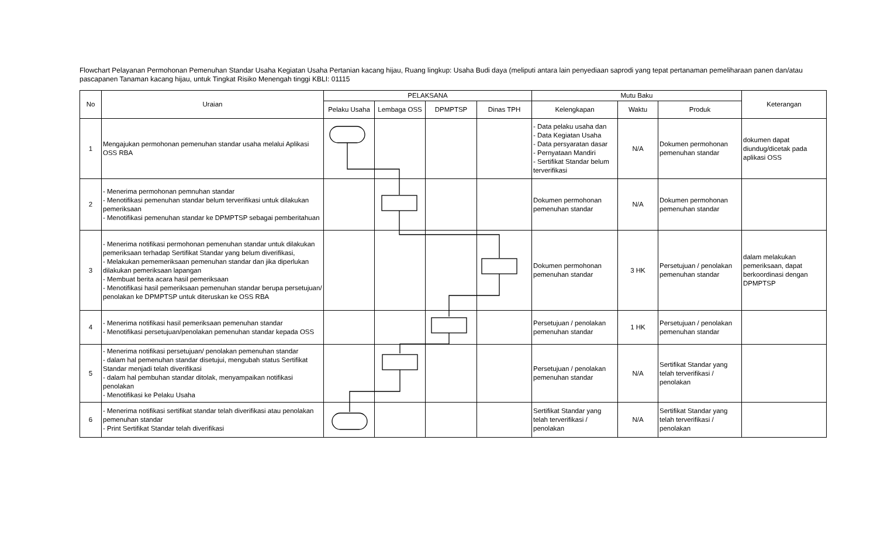Flowchart Pelayanan Permohonan Pemenuhan Standar Usaha Kegiatan Usaha Pertanian kacang hijau, Ruang lingkup: Usaha Budi daya (meliputi antara lain penyediaan saprodi yang tepat pertanaman pemeliharaan panen dan/atau pascapanen Tanaman kacang hijau, untuk Tingkat Risiko Menengah tinggi KBLI: 01115
| No | Uraian | PELAKSANA | | | | Mutu Baku | | | Keterangan |
| --- | --- | --- | --- | --- | --- | --- | --- | --- | --- |
| | | Pelaku Usaha | Lembaga OSS | DPMPTSP | Dinas TPH | Kelengkapan | Waktu | Produk | |
| 1 | Mengajukan permohonan pemenuhan standar usaha melalui Aplikasi OSS RBA | | | | | - Data pelaku usaha dan - Data Kegiatan Usaha - Data persyaratan dasar - Pernyataan Mandiri - Sertifikat Standar belum terverifikasi | N/A | Dokumen permohonan pemenuhan standar | dokumen dapat diundug/dicetak pada aplikasi OSS |
| 2 | - Menerima permohonan pemnuhan standar - Menotifikasi pemenuhan standar belum terverifikasi untuk dilakukan pemeriksaan - Menotifikasi pemenuhan standar ke DPMPTSP sebagai pemberitahuan | | | | | Dokumen permohonan pemenuhan standar | N/A | Dokumen permohonan pemenuhan standar | |
| 3 | - Menerima notifikasi permohonan pemenuhan standar untuk dilakukan pemeriksaan terhadap Sertifikat Standar yang belum diverifikasi, - Melakukan pememeriksaan pemenuhan standar dan jika diperlukan dilakukan pemeriksaan lapangan - Membuat berita acara hasil pemeriksaan - Menotifikasi hasil pemeriksaan pemenuhan standar berupa persetujuan/ penolakan ke DPMPTSP untuk diteruskan ke OSS RBA | | | | | Dokumen permohonan pemenuhan standar | 3 HK | Persetujuan / penolakan pemenuhan standar | dalam melakukan pemeriksaan, dapat berkoordinasi dengan DPMPTSP |
| 4 | - Menerima notifikasi hasil pemeriksaan pemenuhan standar - Menotifikasi persetujuan/penolakan pemenuhan standar kepada OSS | | | | | Persetujuan / penolakan pemenuhan standar | 1 HK | Persetujuan / penolakan pemenuhan standar | |
| 5 | - Menerima notifikasi persetujuan/ penolakan pemenuhan standar - dalam hal pemenuhan standar disetujui, mengubah status Sertifikat Standar menjadi telah diverifikasi - dalam hal pembuhan standar ditolak, menyampaikan notifikasi penolakan - Menotifikasi ke Pelaku Usaha | | | | | Persetujuan / penolakan pemenuhan standar | N/A | Sertifikat Standar yang telah terverifikasi / penolakan | |
| 6 | - Menerima notifikasi sertifikat standar telah diverifikasi atau penolakan pemenuhan standar - Print Sertifikat Standar telah diverifikasi | | | | | Sertifikat Standar yang telah terverifikasi / penolakan | N/A | Sertifikat Standar yang telah terverifikasi / penolakan | |